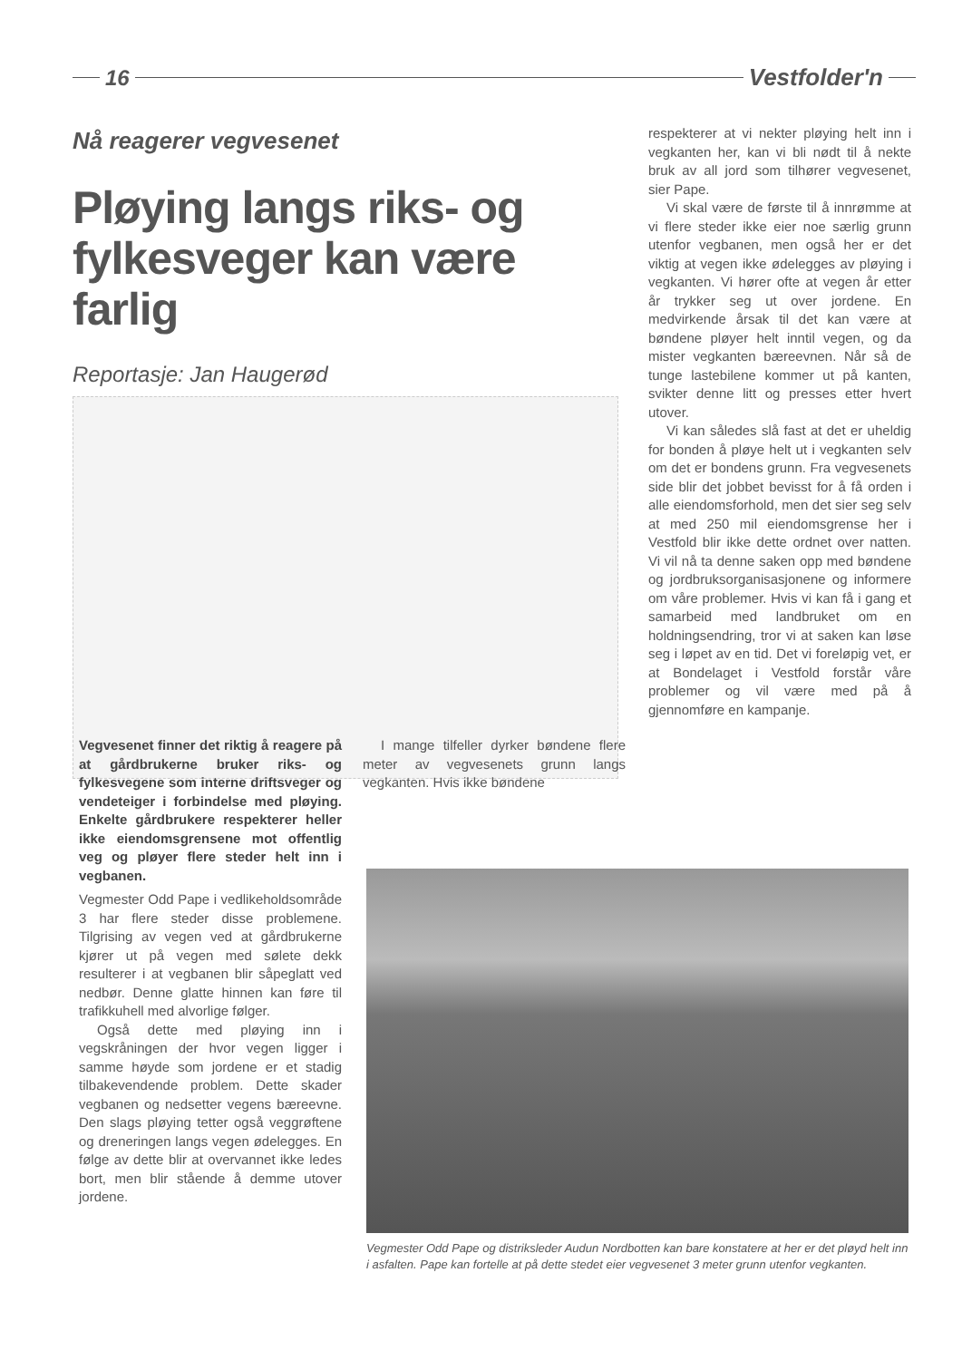16 Vestfolder'n
Nå reagerer vegvesenet
Pløying langs riks- og fylkesveger kan være farlig
Reportasje: Jan Haugerød
Vegvesenet finner det riktig å reagere på at gårdbrukerne bruker riks- og fylkesvegene som interne driftsveger og vendeteiger i forbindelse med pløying. Enkelte gårdbrukere respekterer heller ikke eiendomsgrensene mot offentlig veg og pløyer flere steder helt inn i vegbanen.
Vegmester Odd Pape i vedlikeholdsområde 3 har flere steder disse problemene. Tilgrising av vegen ved at gårdbrukerne kjører ut på vegen med sølete dekk resulterer i at vegbanen blir såpeglatt ved nedbør. Denne glatte hinnen kan føre til trafikkuhell med alvorlige følger.
Også dette med pløying inn i vegskråningen der hvor vegen ligger i samme høyde som jordene er et stadig tilbakevendende problem. Dette skader vegbanen og nedsetter vegens bæreevne. Den slags pløying tetter også veggrøftene og dreneringen langs vegen ødelegges. En følge av dette blir at overvannet ikke ledes bort, men blir stående å demme utover jordene.
I mange tilfeller dyrker bøndene flere meter av vegvesenets grunn langs vegkanten. Hvis ikke bøndene
respekterer at vi nekter pløying helt inn i vegkanten her, kan vi bli nødt til å nekte bruk av all jord som tilhører vegvesenet, sier Pape.
Vi skal være de første til å innrømme at vi flere steder ikke eier noe særlig grunn utenfor vegbanen, men også her er det viktig at vegen ikke ødelegges av pløying i vegkanten. Vi hører ofte at vegen år etter år trykker seg ut over jordene. En medvirkende årsak til det kan være at bøndene pløyer helt inntil vegen, og da mister vegkanten bæreevnen. Når så de tunge lastebilene kommer ut på kanten, svikter denne litt og presses etter hvert utover.
Vi kan således slå fast at det er uheldig for bonden å pløye helt ut i vegkanten selv om det er bondens grunn. Fra vegvesenets side blir det jobbet bevisst for å få orden i alle eiendomsforhold, men det sier seg selv at med 250 mil eiendomsgrense her i Vestfold blir ikke dette ordnet over natten. Vi vil nå ta denne saken opp med bøndene og jordbruksorganisasjonene og informere om våre problemer. Hvis vi kan få i gang et samarbeid med landbruket om en holdningsendring, tror vi at saken kan løse seg i løpet av en tid. Det vi foreløpig vet, er at Bondelaget i Vestfold forstår våre problemer og vil være med på å gjennomføre en kampanje.
Vegmester Odd Pape og distriksleder Audun Nordbotten kan bare konstatere at her er det pløyd helt inn i asfalten. Pape kan fortelle at på dette stedet eier vegvesenet 3 meter grunn utenfor vegkanten.